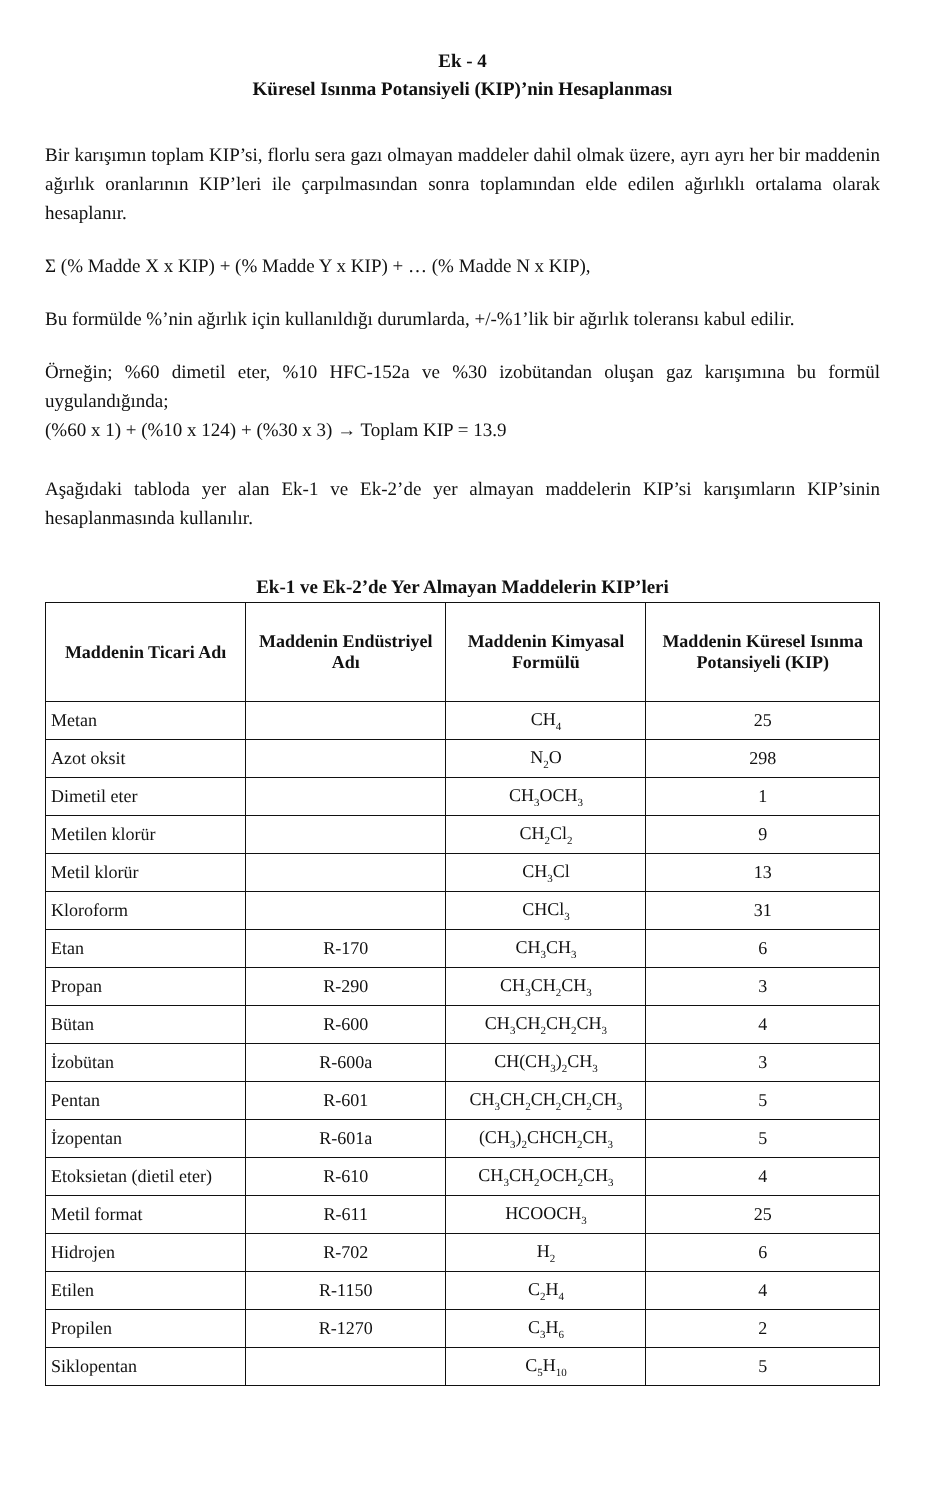Ek - 4
Küresel Isınma Potansiyeli (KIP)’nin Hesaplanması
Bir karışımın toplam KIP’si, florlu sera gazı olmayan maddeler dahil olmak üzere, ayrı ayrı her bir maddenin ağırlık oranlarının KIP’leri ile çarpılmasından sonra toplamından elde edilen ağırlıklı ortalama olarak hesaplanır.
Σ (% Madde X x KIP) + (% Madde Y x KIP) + … (% Madde N x KIP),
Bu formülde %’nin ağırlık için kullanıldığı durumlarda, +/-%1’lik bir ağırlık toleransı kabul edilir.
Örneğin; %60 dimetil eter, %10 HFC-152a ve %30 izobütandan oluşan gaz karışımına bu formül uygulandığında;
(%60 x 1) + (%10 x 124) + (%30 x 3) → Toplam KIP = 13.9
Aşağıdaki tabloda yer alan Ek-1 ve Ek-2’de yer almayan maddelerin KIP’si karışımların KIP’sinin hesaplanmasında kullanılır.
Ek-1 ve Ek-2’de Yer Almayan Maddelerin KIP’leri
| Maddenin Ticari Adı | Maddenin Endüstriyel Adı | Maddenin Kimyasal Formülü | Maddenin Küresel Isınma Potansiyeli (KIP) |
| --- | --- | --- | --- |
| Metan | | CH<sub>4</sub> | 25 |
| Azot oksit | | N<sub>2</sub>O | 298 |
| Dimetil eter | | CH<sub>3</sub>OCH<sub>3</sub> | 1 |
| Metilen klorür | | CH<sub>2</sub>Cl<sub>2</sub> | 9 |
| Metil klorür | | CH<sub>3</sub>Cl | 13 |
| Kloroform | | CHCl<sub>3</sub> | 31 |
| Etan | R-170 | CH<sub>3</sub>CH<sub>3</sub> | 6 |
| Propan | R-290 | CH<sub>3</sub>CH<sub>2</sub>CH<sub>3</sub> | 3 |
| Bütan | R-600 | CH<sub>3</sub>CH<sub>2</sub>CH<sub>2</sub>CH<sub>3</sub> | 4 |
| İzobütan | R-600a | CH(CH<sub>3</sub>)<sub>2</sub>CH<sub>3</sub> | 3 |
| Pentan | R-601 | CH<sub>3</sub>CH<sub>2</sub>CH<sub>2</sub>CH<sub>2</sub>CH<sub>3</sub> | 5 |
| İzopentan | R-601a | (CH<sub>3</sub>)<sub>2</sub>CHCH<sub>2</sub>CH<sub>3</sub> | 5 |
| Etoksietan (dietil eter) | R-610 | CH<sub>3</sub>CH<sub>2</sub>OCH<sub>2</sub>CH<sub>3</sub> | 4 |
| Metil format | R-611 | HCOOCH<sub>3</sub> | 25 |
| Hidrojen | R-702 | H<sub>2</sub> | 6 |
| Etilen | R-1150 | C<sub>2</sub>H<sub>4</sub> | 4 |
| Propilen | R-1270 | C<sub>3</sub>H<sub>6</sub> | 2 |
| Siklopentan | | C<sub>5</sub>H<sub>10</sub> | 5 |